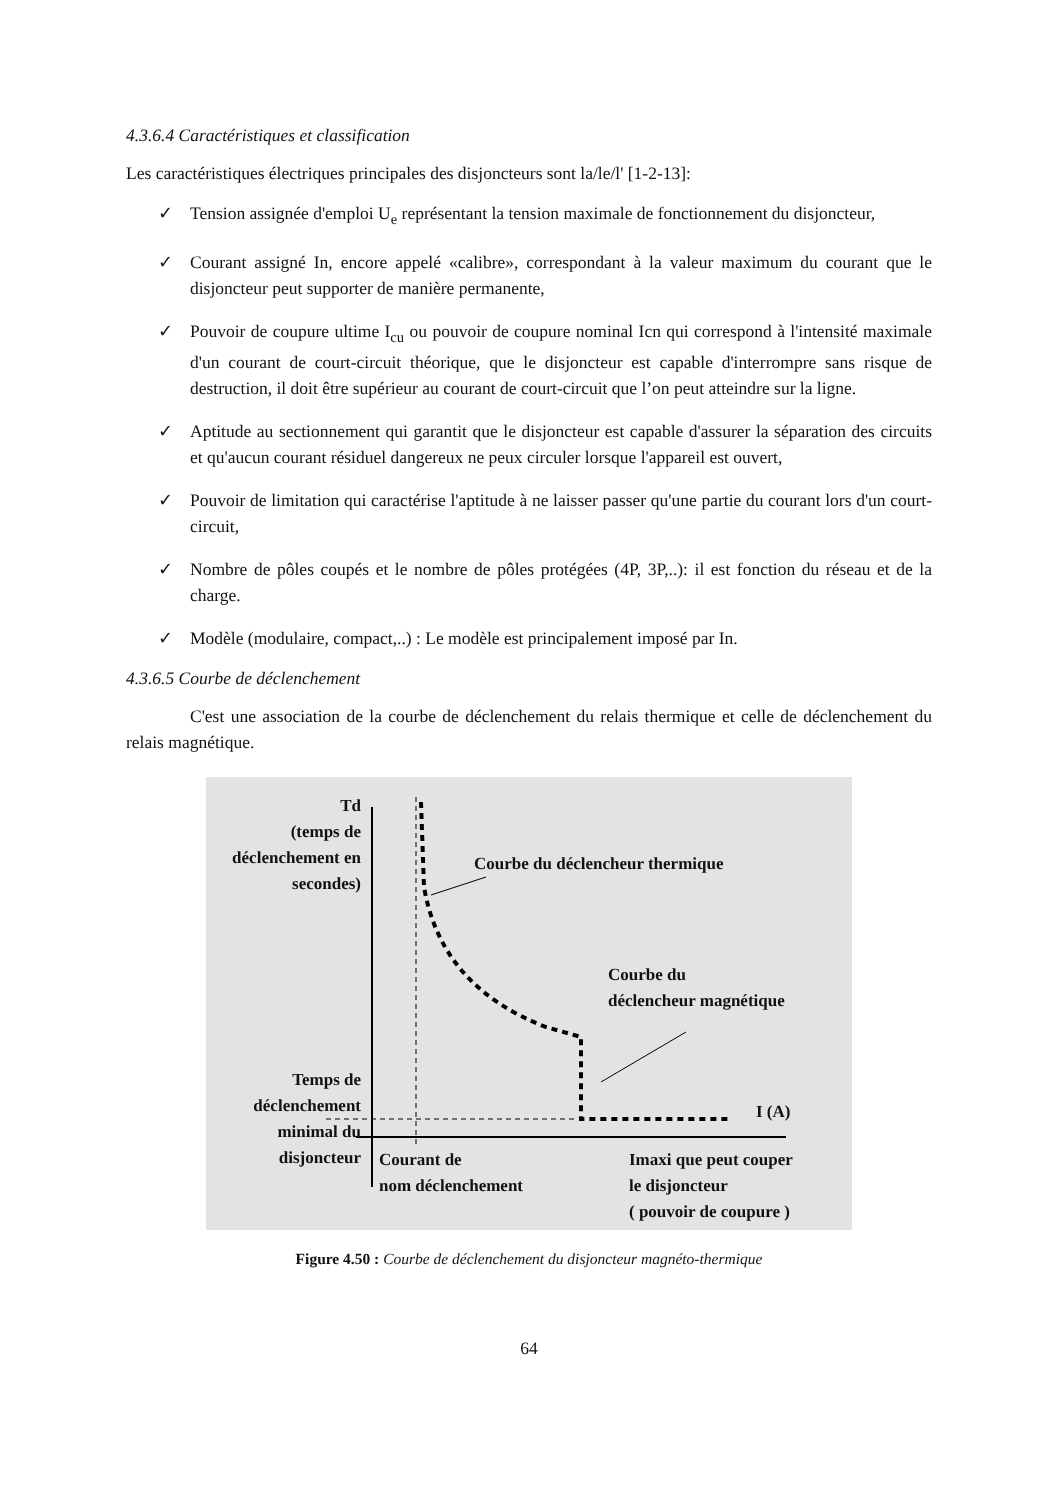4.3.6.4 Caractéristiques et classification
Les caractéristiques électriques principales des disjoncteurs sont la/le/l' [1-2-13]:
✓ Tension assignée d'emploi U<sub>e</sub> représentant la tension maximale de fonctionnement du disjoncteur,
✓ Courant assigné In, encore appelé «calibre», correspondant à la valeur maximum du courant que le disjoncteur peut supporter de manière permanente,
✓ Pouvoir de coupure ultime I<sub>cu</sub> ou pouvoir de coupure nominal Icn qui correspond à l'intensité maximale d'un courant de court-circuit théorique, que le disjoncteur est capable d'interrompre sans risque de destruction, il doit être supérieur au courant de court-circuit que l’on peut atteindre sur la ligne.
✓ Aptitude au sectionnement qui garantit que le disjoncteur est capable d'assurer la séparation des circuits et qu'aucun courant résiduel dangereux ne peux circuler lorsque l'appareil est ouvert,
✓ Pouvoir de limitation qui caractérise l'aptitude à ne laisser passer qu'une partie du courant lors d'un court-circuit,
✓ Nombre de pôles coupés et le nombre de pôles protégées (4P, 3P,..): il est fonction du réseau et de la charge.
✓ Modèle (modulaire, compact,..) : Le modèle est principalement imposé par In.
4.3.6.5 Courbe de déclenchement
C'est une association de la courbe de déclenchement du relais thermique et celle de déclenchement du relais magnétique.
Td
(temps de déclenchement en secondes)
Courbe du déclencheur thermique
Courbe du
déclencheur magnétique
Temps de déclenchement minimal du disjoncteur
I (A)
Courant de
nom déclenchement
Imaxi que peut couper
le disjoncteur
( pouvoir de coupure )
Figure 4.50 : Courbe de déclenchement du disjoncteur magnéto-thermique
64